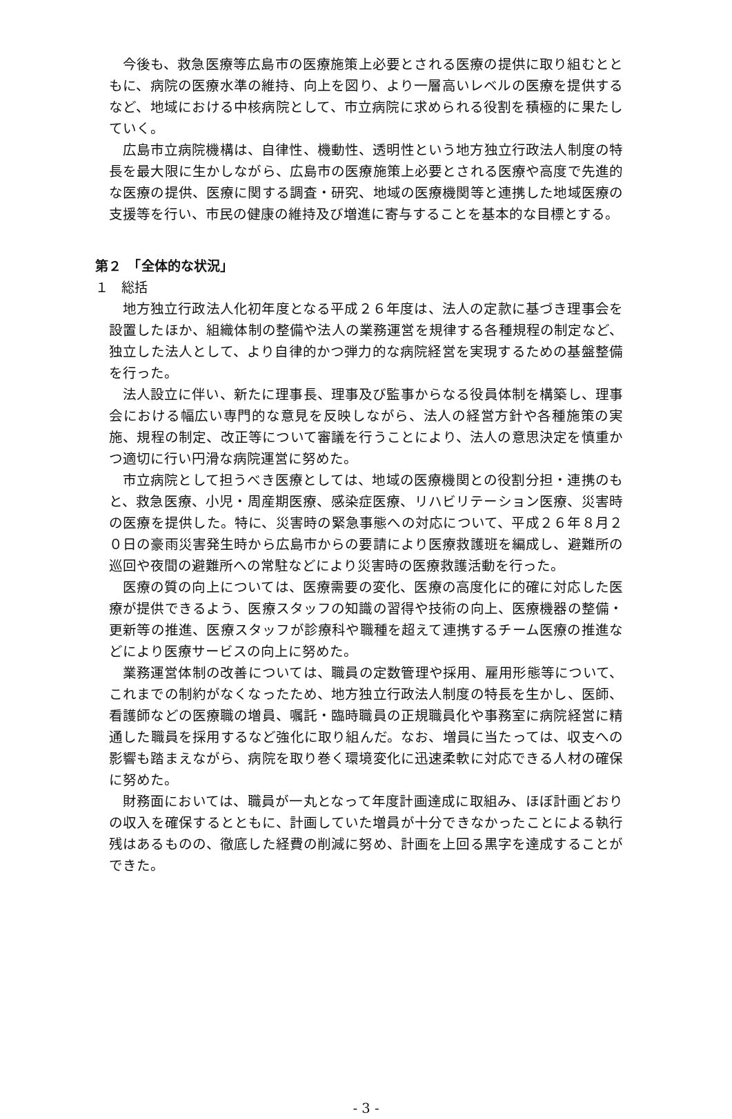今後も、救急医療等広島市の医療施策上必要とされる医療の提供に取り組むとともに、病院の医療水準の維持、向上を図り、より一層高いレベルの医療を提供するなど、地域における中核病院として、市立病院に求められる役割を積極的に果たしていく。
広島市立病院機構は、自律性、機動性、透明性という地方独立行政法人制度の特長を最大限に生かしながら、広島市の医療施策上必要とされる医療や高度で先進的な医療の提供、医療に関する調査・研究、地域の医療機関等と連携した地域医療の支援等を行い、市民の健康の維持及び増進に寄与することを基本的な目標とする。
第２　「全体的な状況」
１　総括
地方独立行政法人化初年度となる平成２６年度は、法人の定款に基づき理事会を設置したほか、組織体制の整備や法人の業務運営を規律する各種規程の制定など、独立した法人として、より自律的かつ弾力的な病院経営を実現するための基盤整備を行った。
法人設立に伴い、新たに理事長、理事及び監事からなる役員体制を構築し、理事会における幅広い専門的な意見を反映しながら、法人の経営方針や各種施策の実施、規程の制定、改正等について審議を行うことにより、法人の意思決定を慎重かつ適切に行い円滑な病院運営に努めた。
市立病院として担うべき医療としては、地域の医療機関との役割分担・連携のもと、救急医療、小児・周産期医療、感染症医療、リハビリテーション医療、災害時の医療を提供した。特に、災害時の緊急事態への対応について、平成２６年８月２０日の豪雨災害発生時から広島市からの要請により医療救護班を編成し、避難所の巡回や夜間の避難所への常駐などにより災害時の医療救護活動を行った。
医療の質の向上については、医療需要の変化、医療の高度化に的確に対応した医療が提供できるよう、医療スタッフの知識の習得や技術の向上、医療機器の整備・更新等の推進、医療スタッフが診療科や職種を超えて連携するチーム医療の推進などにより医療サービスの向上に努めた。
業務運営体制の改善については、職員の定数管理や採用、雇用形態等について、これまでの制約がなくなったため、地方独立行政法人制度の特長を生かし、医師、看護師などの医療職の増員、嘱託・臨時職員の正規職員化や事務室に病院経営に精通した職員を採用するなど強化に取り組んだ。なお、増員に当たっては、収支への影響も踏まえながら、病院を取り巻く環境変化に迅速柔軟に対応できる人材の確保に努めた。
財務面においては、職員が一丸となって年度計画達成に取組み、ほぼ計画どおりの収入を確保するとともに、計画していた増員が十分できなかったことによる執行残はあるものの、徹底した経費の削減に努め、計画を上回る黒字を達成することができた。
- 3 -